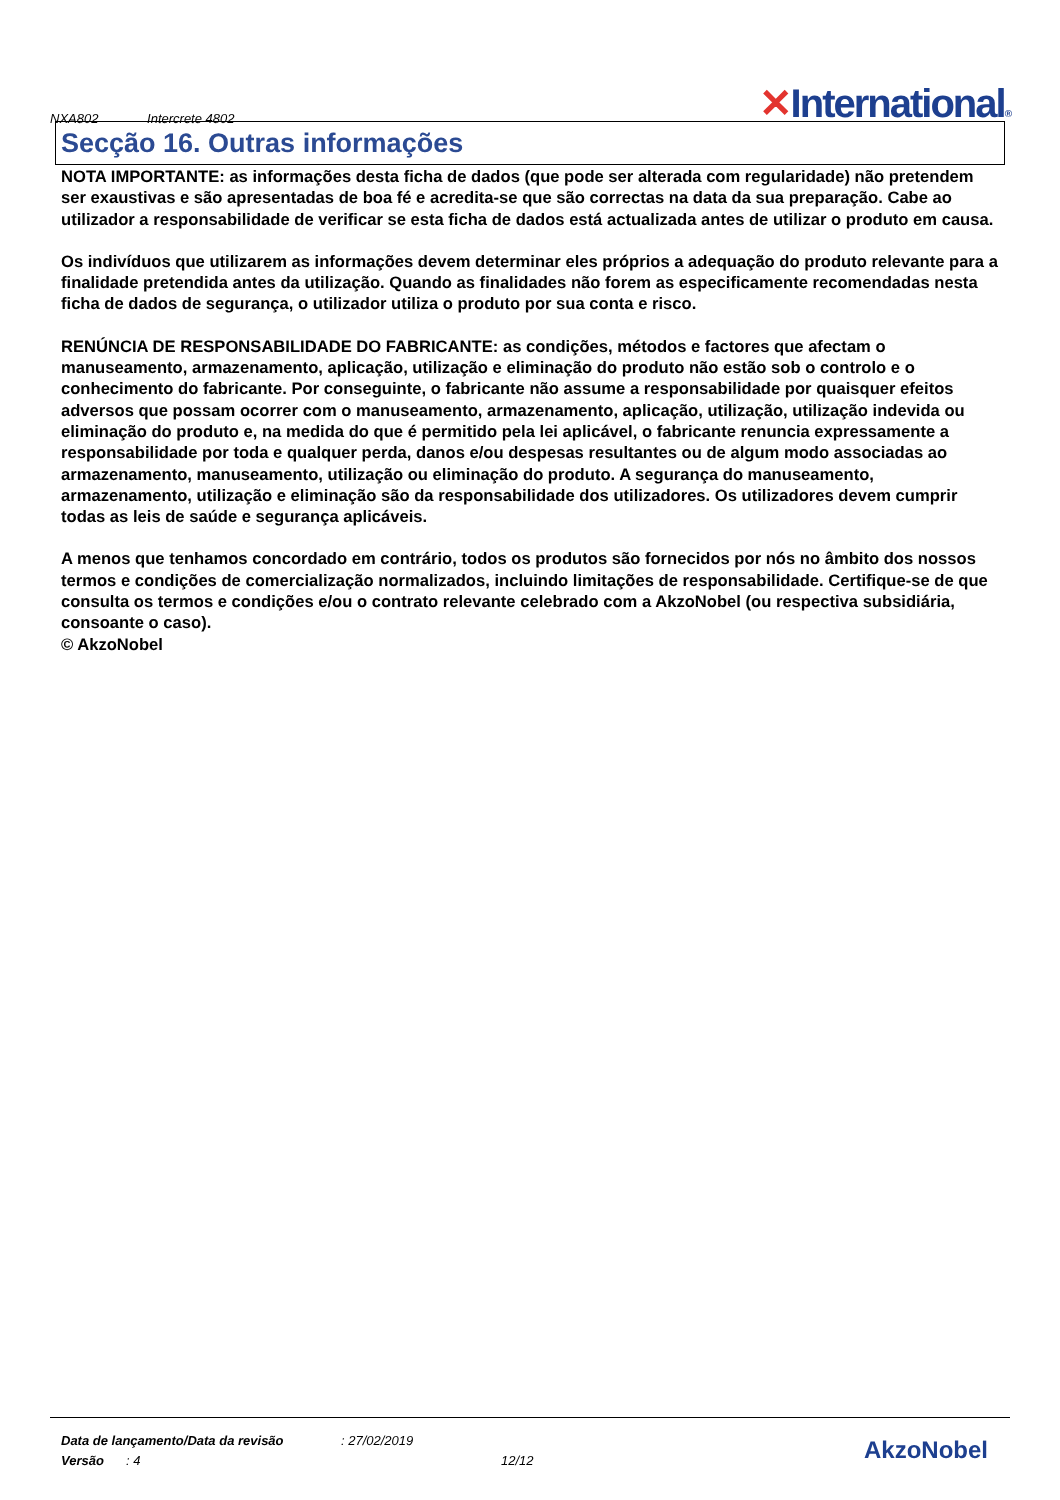NXA802 Intercrete 4802
✕International®
Secção 16. Outras informações
NOTA IMPORTANTE: as informações desta ficha de dados (que pode ser alterada com regularidade) não pretendem ser exaustivas e são apresentadas de boa fé e acredita-se que são correctas na data da sua preparação. Cabe ao utilizador a responsabilidade de verificar se esta ficha de dados está actualizada antes de utilizar o produto em causa.
Os indivíduos que utilizarem as informações devem determinar eles próprios a adequação do produto relevante para a finalidade pretendida antes da utilização. Quando as finalidades não forem as especificamente recomendadas nesta ficha de dados de segurança, o utilizador utiliza o produto por sua conta e risco.
RENÚNCIA DE RESPONSABILIDADE DO FABRICANTE: as condições, métodos e factores que afectam o manuseamento, armazenamento, aplicação, utilização e eliminação do produto não estão sob o controlo e o conhecimento do fabricante. Por conseguinte, o fabricante não assume a responsabilidade por quaisquer efeitos adversos que possam ocorrer com o manuseamento, armazenamento, aplicação, utilização, utilização indevida ou eliminação do produto e, na medida do que é permitido pela lei aplicável, o fabricante renuncia expressamente a responsabilidade por toda e qualquer perda, danos e/ou despesas resultantes ou de algum modo associadas ao armazenamento, manuseamento, utilização ou eliminação do produto. A segurança do manuseamento, armazenamento, utilização e eliminação são da responsabilidade dos utilizadores. Os utilizadores devem cumprir todas as leis de saúde e segurança aplicáveis.
A menos que tenhamos concordado em contrário, todos os produtos são fornecidos por nós no âmbito dos nossos termos e condições de comercialização normalizados, incluindo limitações de responsabilidade. Certifique-se de que consulta os termos e condições e/ou o contrato relevante celebrado com a AkzoNobel (ou respectiva subsidiária, consoante o caso).
© AkzoNobel
Data de lançamento/Data da revisão: 27/02/2019
Versão: 4 12/12
AkzoNobel